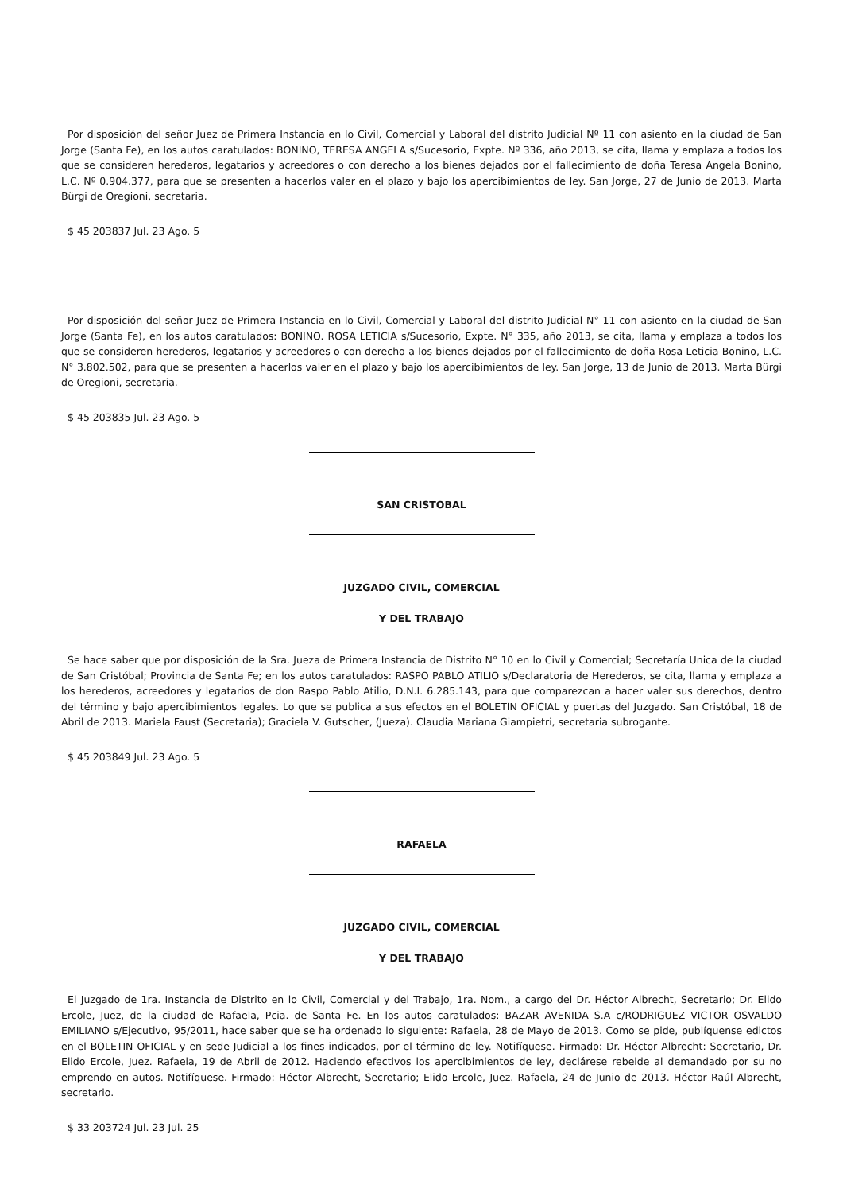Por disposición del señor Juez de Primera Instancia en lo Civil, Comercial y Laboral del distrito Judicial Nº 11 con asiento en la ciudad de San Jorge (Santa Fe), en los autos caratulados: BONINO, TERESA ANGELA s/Sucesorio, Expte. Nº 336, año 2013, se cita, llama y emplaza a todos los que se consideren herederos, legatarios y acreedores o con derecho a los bienes dejados por el fallecimiento de doña Teresa Angela Bonino, L.C. Nº 0.904.377, para que se presenten a hacerlos valer en el plazo y bajo los apercibimientos de ley. San Jorge, 27 de Junio de 2013. Marta Bürgi de Oregioni, secretaria.
$ 45 203837 Jul. 23 Ago. 5
Por disposición del señor Juez de Primera Instancia en lo Civil, Comercial y Laboral del distrito Judicial N° 11 con asiento en la ciudad de San Jorge (Santa Fe), en los autos caratulados: BONINO. ROSA LETICIA s/Sucesorio, Expte. N° 335, año 2013, se cita, llama y emplaza a todos los que se consideren herederos, legatarios y acreedores o con derecho a los bienes dejados por el fallecimiento de doña Rosa Leticia Bonino, L.C. N° 3.802.502, para que se presenten a hacerlos valer en el plazo y bajo los apercibimientos de ley. San Jorge, 13 de Junio de 2013. Marta Bürgi de Oregioni, secretaria.
$ 45 203835 Jul. 23 Ago. 5
SAN CRISTOBAL
JUZGADO CIVIL, COMERCIAL
Y DEL TRABAJO
Se hace saber que por disposición de la Sra. Jueza de Primera Instancia de Distrito N° 10 en lo Civil y Comercial; Secretaría Unica de la ciudad de San Cristóbal; Provincia de Santa Fe; en los autos caratulados: RASPO PABLO ATILIO s/Declaratoria de Herederos, se cita, llama y emplaza a los herederos, acreedores y legatarios de don Raspo Pablo Atilio, D.N.I. 6.285.143, para que comparezcan a hacer valer sus derechos, dentro del término y bajo apercibimientos legales. Lo que se publica a sus efectos en el BOLETIN OFICIAL y puertas del Juzgado. San Cristóbal, 18 de Abril de 2013. Mariela Faust (Secretaria); Graciela V. Gutscher, (Jueza). Claudia Mariana Giampietri, secretaria subrogante.
$ 45 203849 Jul. 23 Ago. 5
RAFAELA
JUZGADO CIVIL, COMERCIAL
Y DEL TRABAJO
El Juzgado de 1ra. Instancia de Distrito en lo Civil, Comercial y del Trabajo, 1ra. Nom., a cargo del Dr. Héctor Albrecht, Secretario; Dr. Elido Ercole, Juez, de la ciudad de Rafaela, Pcia. de Santa Fe. En los autos caratulados: BAZAR AVENIDA S.A c/RODRIGUEZ VICTOR OSVALDO EMILIANO s/Ejecutivo, 95/2011, hace saber que se ha ordenado lo siguiente: Rafaela, 28 de Mayo de 2013. Como se pide, publíquense edictos en el BOLETIN OFICIAL y en sede Judicial a los fines indicados, por el término de ley. Notifíquese. Firmado: Dr. Héctor Albrecht: Secretario, Dr. Elido Ercole, Juez. Rafaela, 19 de Abril de 2012. Haciendo efectivos los apercibimientos de ley, declárese rebelde al demandado por su no emprendo en autos. Notifíquese. Firmado: Héctor Albrecht, Secretario; Elido Ercole, Juez. Rafaela, 24 de Junio de 2013. Héctor Raúl Albrecht, secretario.
$ 33 203724 Jul. 23 Jul. 25